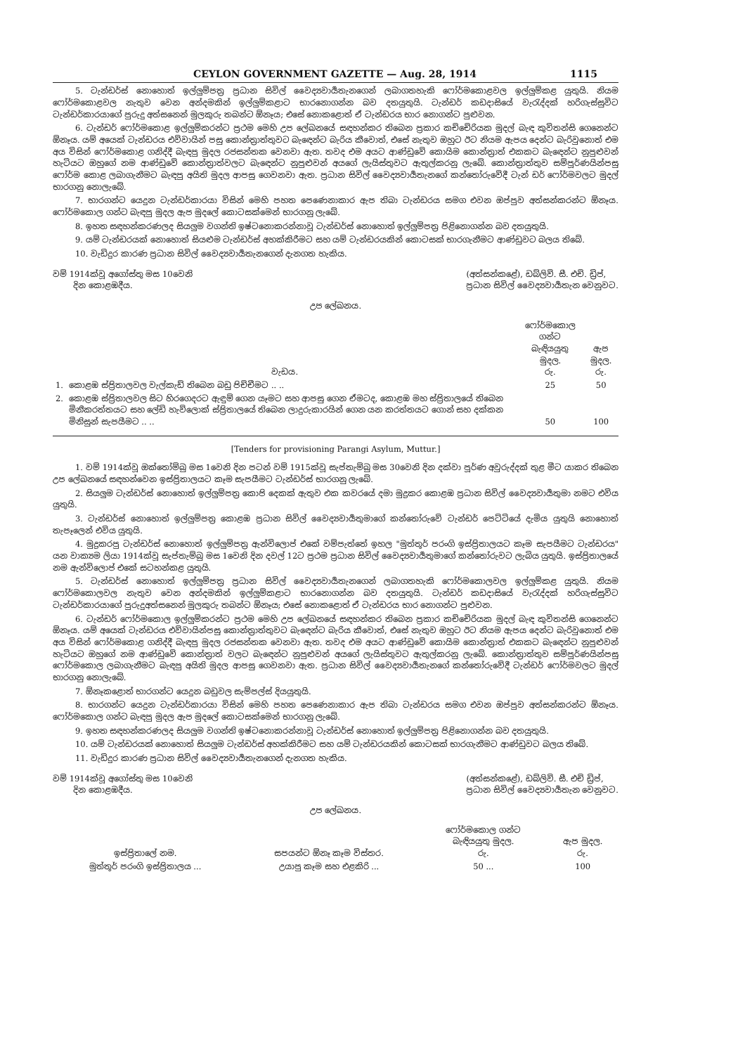CEYLON GOVERNMENT GAZETTE — Aug. 28, 1914 1115
5. ටැන්ඩර්ස් නොහොත් ඉල්ලුම්පත්‍ර ප්‍රධාන සිවිල් වෛද්‍යවාර්‍යතැනගෙන් ලබාගතහැකි ෆෝර්මකොළවල ඉල්ලුම්කළ යුතුයි. නියම ෆෝර්මකොළවල නැතුව වෙන අන්දමකින් ඉල්ලුම්කළාට භාරනොගන්න බව දතයුතුයි. ටැන්ඩර් කඩදාසියේ වැරැද්දක් හරිගැස්සුවිට ටැන්ඩර්කාරයාගේ පුරුදු අත්සනෙන් මුලකුරු තබන්ට ඕනෑය; එසේ නොකළොත් ඒ ටැන්ඩරය භාර නොගන්ට පුළුවන.
6. ටැන්ඩර් ෆෝර්මකොළ ඉල්ලුම්කරන්ට ප්‍රථම මෙහි උප ලේඛනයේ සඳහන්කර තිබෙන ප්‍රකාර කච්චේරියක මුදල් බැඳ කුවිතන්සි ගෙනෙන්ට ඕනෑය. යම් අයෙක් ටැන්ඩරය එව්වායින් පසු කොන්ත්‍රාත්තුවට බැඳෙන්ට බැරිය කීවොත්, එසේ නැතුව ඔහුට ඊට නියම ඇපය දෙන්ට බැරිවුනොත් එම අය විසින් ෆෝර්මකොළ ගනිද්දී බැඳපු මුදල රජසන්තක වෙනවා ඇත. තවද එම අයට ආණ්ඩුවේ කොයිම කොන්ත්‍රාත් එකකට බැඳෙන්ට නුපුළුවන් හැටියට ඔහුගේ නම ආණ්ඩුවේ කොන්ත්‍රාත්වලට බැඳෙන්ට නුපුළුවන් අයගේ ලැයිස්තුවට ඇතුල්කරනු ලැබේ. කොන්ත්‍රාත්තුව සම්පූර්ණයින්පසු ෆෝර්ම කොළ ලබාගැනීමට බැඳපු අයිති මුදල ආපසු ගෙවනවා ඇත. ප්‍රධාන සිවිල් වෛද්‍යවාර්‍යතැනගේ කන්තෝරුවේදී ටැන් ඩර් ෆෝර්මවලට මුදල් භාරගනු නොලැබේ.
7. භාරගන්ට යෙදුන ටැන්ඩර්කාරයා විසින් මෙහි පහත පෙණෙනාකාර ඇප තිබා ටැන්ඩරය සමග එවන ඔප්පුව අත්සන්කරන්ට ඕනෑය. ෆෝර්මකොල ගන්ට බැඳපු මුදල ඇප මුදලේ කොටසක්මෙන් භාරගනු ලැබේ.
8. ඉහත සඳහන්කරණලද සියලුම වගන්ති ඉෂ්ටනොකරන්නාවූ ටැන්ඩර්ස් නොහොත් ඉල්ලුම්පත්‍ර පිළිනොගන්න බව දතයුතුයි.
9. යම් ටැන්ඩරයක් නොහොත් සියළුම ටැන්ඩර්ස් අහක්කිරීමට සහ යම් ටැන්ඩරයකින් කොටසක් භාරගැනීමට ආණ්ඩුවට බලය තිබේ.
10. වැඩිදුර කාරණ ප්‍රධාන සිවිල් වෛද්‍යවාර්‍යතැනගෙන් දැනගත හැකිය.
වම් 1914ක්වූ අගෝස්තු මස 10වෙනි
දින කොළඹදීය.
(අත්සන්කළේ), ඩබ්ලිව්. සී. එච්. ඩ්‍රිප්,
ප්‍රධාන සිවිල් වෛද්‍යවාර්‍යතැන වෙනුවට.
උප ලේඛනය.
| වැඩය. | | ෆෝර්මකොල ගන්ට බැඳියයුතු මුදල. රු. | ඇප මුදල. රු. |
| --- | --- | --- | --- |
| 1. | කොළඹ ස්ප්‍රිතාලවල වැල්කැඩ් තිබෙන බඩු පිච්චීමට .. .. | 25 | 50 |
| 2. | කොළඹ ස්ප්‍රිතාලවල සිට හිරගෙදරට ඇඳුම් ගෙන යෑමට සහ ආපසු ගෙන ඒමටද, කොළඹ මහ ස්ප්‍රිතාලයේ තිබෙන මිනීකරත්තයට සහ ලේඩි හැව්ලොක් ස්ප්‍රිතාලයේ තිබෙන ලාදුරුකාරයින් ගෙන යන කරත්තයට ගොන් සහ දක්කන මිනිසුන් සැපයීමට .. .. | 50 | 100 |
[Tenders for provisioning Parangi Asylum, Muttur.]
1. වම් 1914ක්වූ ඔක්තෝම්බු මස 1වෙනි දින පටන් වම් 1915ක්වූ සැප්තැම්බු මස 30වෙනි දින දක්වා පූර්ණ අවුරුද්දක් තුළ මීට යාකර තිබෙන උප ලේඛනයේ සඳහන්වෙන ඉස්ප්‍රිතාලයට කෑම සැපයීමට ටැන්ඩර්ස් භාරගනු ලැබේ.
2. සියලුම ටැන්ඩර්ස් නොහොත් ඉල්ලුම්පත්‍ර කොපි දෙකක් ඇතුව එක කවරයේ දමා මුද්‍රකර කොළඹ ප්‍රධාන සිවිල් වෛද්‍යවාර්‍යතුමා නමට එවිය යුතුයි.
3. ටැන්ඩර්ස් නොහොත් ඉල්ලුම්පත්‍ර කොළඹ ප්‍රධාන සිවිල් වෛද්‍යවාර්‍යතුමාගේ කන්තෝරුවේ ටැන්ඩර් පෙට්ටියේ දැමිය යුතුයි නොහොත් තැපෑලෙන් එවිය යුතුයි.
4. මුද්‍රකරපු ටැන්ඩර්ස් නොහොත් ඉල්ලුම්පත්‍ර ඇන්විලොප් එකේ වම්පැත්තේ ඉහල "මුත්තූර් පරංගි ඉස්ප්‍රිතාලයට කෑම සැපයීමට ටැන්ඩරය" යන වාක්‍යම ලියා 1914ක්වූ සැප්තැම්බු මස 1වෙනි දින දවල් 12ට ප්‍රථම ප්‍රධාන සිවිල් වෛද්‍යවාර්‍යතුමාගේ කන්තෝරුවට ලැබිය යුතුයි. ඉස්ප්‍රිතාලයේ නම ඇන්විලොප් එකේ සටහන්කළ යුතුයි.
5. ටැන්ඩර්ස් නොහොත් ඉල්ලුම්පත්‍ර ප්‍රධාන සිවිල් වෛද්‍යවාර්‍යතැනගෙන් ලබාගතහැකි ෆෝර්මකොලවල ඉල්ලුම්කළ යුතුයි. නියම ෆෝර්මකොලවල නැතුව වෙන අන්දමකින් ඉල්ලුම්කළාට භාරනොගන්න බව දතයුතුයි. ටැන්ඩර් කඩදාසියේ වැරැද්දක් හරිගැස්සුවිට ටැන්ඩර්කාරයාගේ පුරුදුඅත්සනෙන් මුලකුරු තබන්ට ඕනෑය; එසේ නොකළොත් ඒ ටැන්ඩරය භාර නොගන්ට පුළුවන.
6. ටැන්ඩර් ෆෝර්මකොල ඉල්ලුම්කරන්ට ප්‍රථම මෙහි උප ලේඛනයේ සඳහන්කර තිබෙන ප්‍රකාර කච්චේරියක මුදල් බැඳ කුවිතන්සි ගෙනෙන්ට ඕනෑය. යම් අයෙක් ටැන්ඩරය එව්වායින්පසු කොන්ත්‍රාත්තුවට බැඳෙන්ට බැරිය කීවොත්, එසේ නැතුව ඔහුට ඊට නියම ඇපය දෙන්ට බැරිවුනොත් එම අය විසින් ෆෝර්මකොළ ගනිද්දී බැඳපු මුදල රජසන්තක වෙනවා ඇත. තවද එම අයට ආණ්ඩුවේ කොයිම කොන්ත්‍රාත් එකකට බැඳෙන්ට නුපුළුවන් හැටියට ඔහුගේ නම ආණ්ඩුවේ කොන්ත්‍රාත් වලට බැඳෙන්ට නුපුළුවන් අයගේ ලැයිස්තුවට ඇතුල්කරනු ලැබේ. කොන්ත්‍රාත්තුව සම්පූර්ණයින්පසු ෆෝර්මකොල ලබාගැනීමට බැඳපු අයිති මුදල ආපසු ගෙවනවා ඇත. ප්‍රධාන සිවිල් වෛද්‍යවාර්‍යතැනගේ කන්තෝරුවේදී ටැන්ඩර් ෆෝර්මවලට මුදල් භාරගනු නොලැබේ.
7. ඕනෑකළොත් භාරගන්ට යෙදුන බඩුවල සැම්පල්ස් දියයුතුයි.
8. භාරගන්ට යෙදුන ටැන්ඩර්කාරයා විසින් මෙහි පහත පෙණෙනාකාර ඇප තිබා ටැන්ඩරය සමග එවන ඔප්පුව අත්සන්කරන්ට ඕනෑය. ෆෝර්මකොල ගන්ට බැඳපු මුදල ඇප මුදලේ කොටසක්මෙන් භාරගනු ලැබේ.
9. ඉහත සඳහන්කරණලද සියලුම වගන්ති ඉෂ්ටනොකරන්නාවූ ටැන්ඩර්ස් නොහොත් ඉල්ලුම්පත්‍ර පිළිනොගන්න බව දතයුතුයි.
10. යම් ටැන්ඩරයක් නොහොත් සියලුම ටැන්ඩර්ස් අහක්කිරීමට සහ යම් ටැන්ඩරයකින් කොටසක් භාරගැනීමට ආණ්ඩුවට බලය තිබේ.
11. වැඩිදුර කාරණ ප්‍රධාන සිවිල් වෛද්‍යවාර්‍යතැනගෙන් දැනගත හැකිය.
වම් 1914ක්වූ අගෝස්තු මස 10වෙනි
දින කොළඹදීය.
(අත්සන්කළේ), ඩබ්ලිව්. සී. එච් ඩ්‍රිප්,
ප්‍රධාන සිවිල් වෛද්‍යවාර්‍යතැන වෙනුවට.
උප ලේඛනය.
| ඉස්ප්‍රිතාලේ නම. | සපයන්ට ඕනෑ කෑම විස්තර. | ෆෝර්මකොල ගන්ට බැඳියයුතු මුදල. රු. | ඇප මුදල. රු. |
| --- | --- | --- | --- |
| මුත්තූර් පරංගි ඉස්ප්‍රිතාලය ... | උයාපු කෑම සහ එළකිරි ... | 50 ... | 100 |